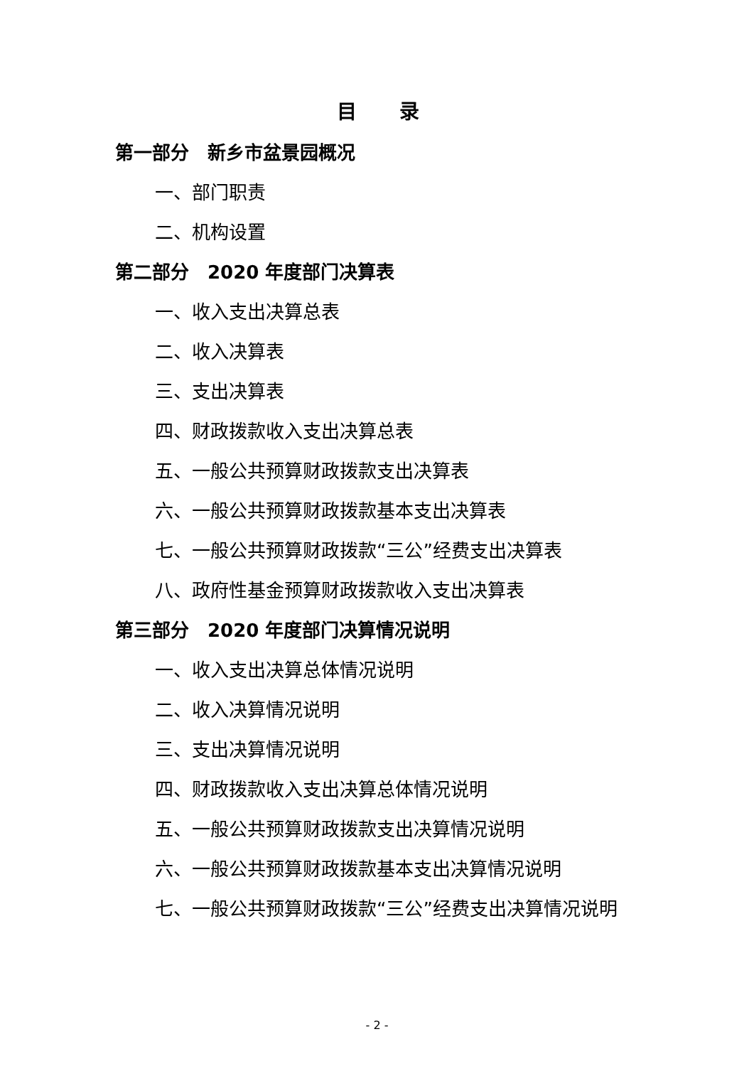目录
第一部分　新乡市盆景园概况
一、部门职责
二、机构设置
第二部分　2020 年度部门决算表
一、收入支出决算总表
二、收入决算表
三、支出决算表
四、财政拨款收入支出决算总表
五、一般公共预算财政拨款支出决算表
六、一般公共预算财政拨款基本支出决算表
七、一般公共预算财政拨款“三公”经费支出决算表
八、政府性基金预算财政拨款收入支出决算表
第三部分　2020 年度部门决算情况说明
一、收入支出决算总体情况说明
二、收入决算情况说明
三、支出决算情况说明
四、财政拨款收入支出决算总体情况说明
五、一般公共预算财政拨款支出决算情况说明
六、一般公共预算财政拨款基本支出决算情况说明
七、一般公共预算财政拨款“三公”经费支出决算情况说明
- 2 -